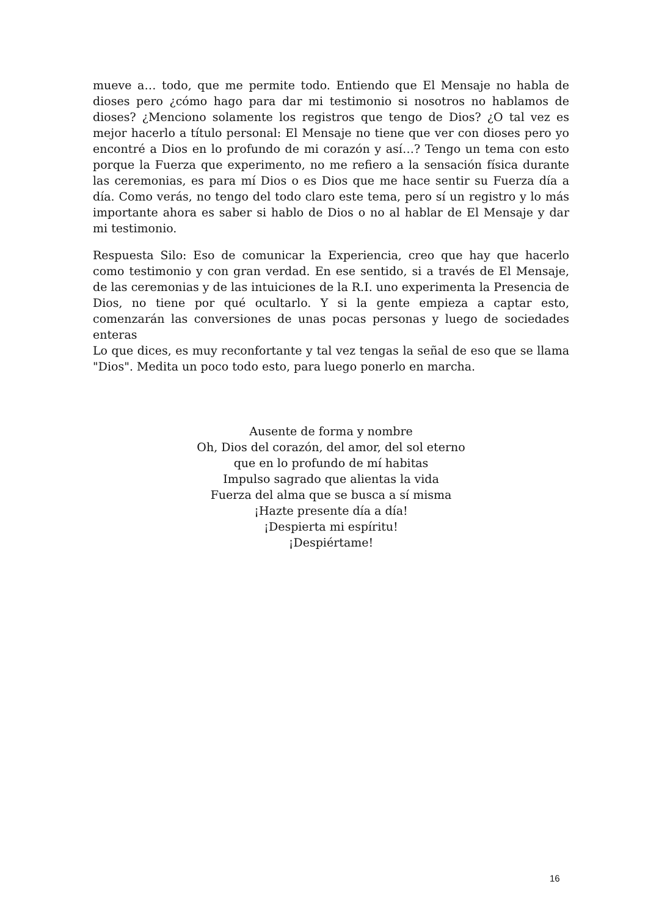mueve a… todo, que me permite todo. Entiendo que El Mensaje no habla de dioses pero ¿cómo hago para dar mi testimonio si nosotros no hablamos de dioses? ¿Menciono solamente los registros que tengo de Dios? ¿O tal vez es mejor hacerlo a título personal: El Mensaje no tiene que ver con dioses pero yo encontré a Dios en lo profundo de mi corazón y así…? Tengo un tema con esto porque la Fuerza que experimento, no me refiero a la sensación física durante las ceremonias, es para mí Dios o es Dios que me hace sentir su Fuerza día a día. Como verás, no tengo del todo claro este tema, pero sí un registro y lo más importante ahora es saber si hablo de Dios o no al hablar de El Mensaje y dar mi testimonio.
Respuesta Silo: Eso de comunicar la Experiencia, creo que hay que hacerlo como testimonio y con gran verdad. En ese sentido, si a través de El Mensaje, de las ceremonias y de las intuiciones de la R.I. uno experimenta la Presencia de Dios, no tiene por qué ocultarlo. Y si la gente empieza a captar esto, comenzarán las conversiones de unas pocas personas y luego de sociedades enteras
Lo que dices, es muy reconfortante y tal vez tengas la señal de eso que se llama "Dios". Medita un poco todo esto, para luego ponerlo en marcha.
Ausente de forma y nombre
Oh, Dios del corazón, del amor, del sol eterno
que en lo profundo de mí habitas
Impulso sagrado que alientas la vida
Fuerza del alma que se busca a sí misma
¡Hazte presente día a día!
¡Despierta mi espíritu!
¡Despiértame!
16